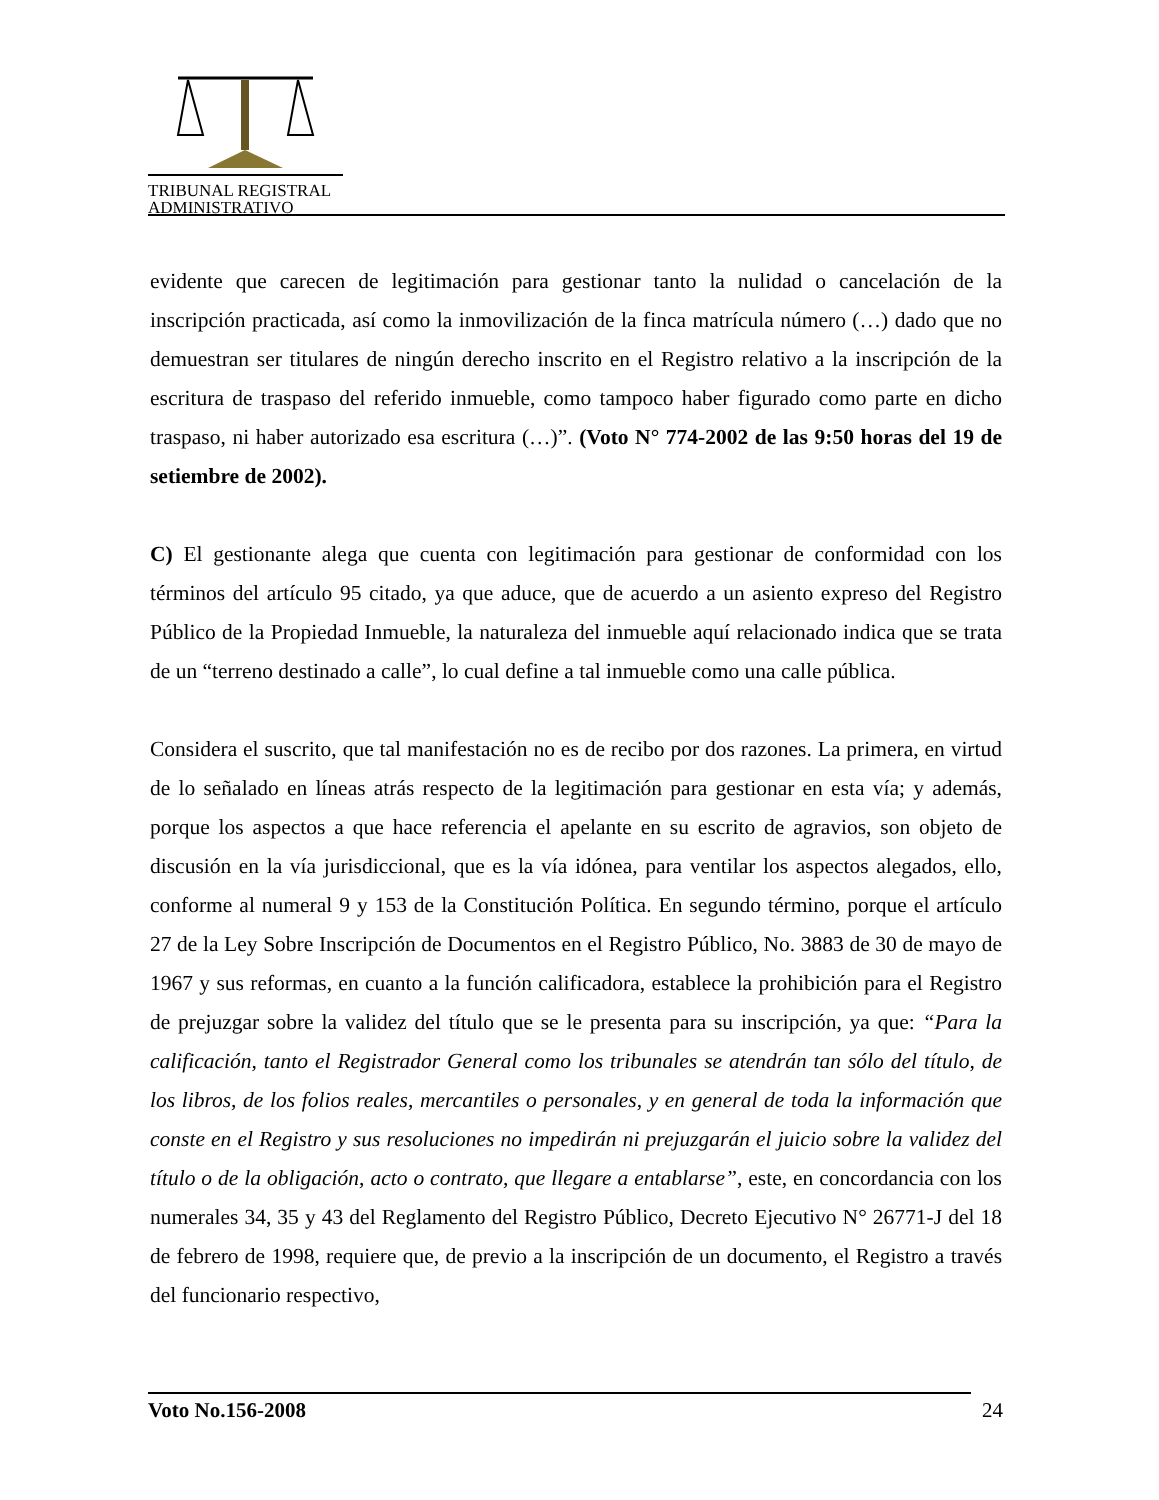TRIBUNAL REGISTRAL
ADMINISTRATIVO
evidente que carecen de legitimación para gestionar tanto la nulidad o cancelación de la inscripción practicada, así como la inmovilización de la finca matrícula número (…) dado que no demuestran ser titulares de ningún derecho inscrito en el Registro relativo a la inscripción de la escritura de traspaso del referido inmueble, como tampoco haber figurado como parte en dicho traspaso, ni haber autorizado esa escritura (…)”. (Voto N° 774-2002 de las 9:50 horas del 19 de setiembre de 2002).
C) El gestionante alega que cuenta con legitimación para gestionar de conformidad con los términos del artículo 95 citado, ya que aduce, que de acuerdo a un asiento expreso del Registro Público de la Propiedad Inmueble, la naturaleza del inmueble aquí relacionado indica que se trata de un “terreno destinado a calle”, lo cual define a tal inmueble como una calle pública.
Considera el suscrito, que tal manifestación no es de recibo por dos razones. La primera, en virtud de lo señalado en líneas atrás respecto de la legitimación para gestionar en esta vía; y además, porque los aspectos a que hace referencia el apelante en su escrito de agravios, son objeto de discusión en la vía jurisdiccional, que es la vía idónea, para ventilar los aspectos alegados, ello, conforme al numeral 9 y 153 de la Constitución Política. En segundo término, porque el artículo 27 de la Ley Sobre Inscripción de Documentos en el Registro Público, No. 3883 de 30 de mayo de 1967 y sus reformas, en cuanto a la función calificadora, establece la prohibición para el Registro de prejuzgar sobre la validez del título que se le presenta para su inscripción, ya que: “Para la calificación, tanto el Registrador General como los tribunales se atendrán tan sólo del título, de los libros, de los folios reales, mercantiles o personales, y en general de toda la información que conste en el Registro y sus resoluciones no impedirán ni prejuzgarán el juicio sobre la validez del título o de la obligación, acto o contrato, que llegare a entablarse”, este, en concordancia con los numerales 34, 35 y 43 del Reglamento del Registro Público, Decreto Ejecutivo N° 26771-J del 18 de febrero de 1998, requiere que, de previo a la inscripción de un documento, el Registro a través del funcionario respectivo,
Voto No.156-2008 24